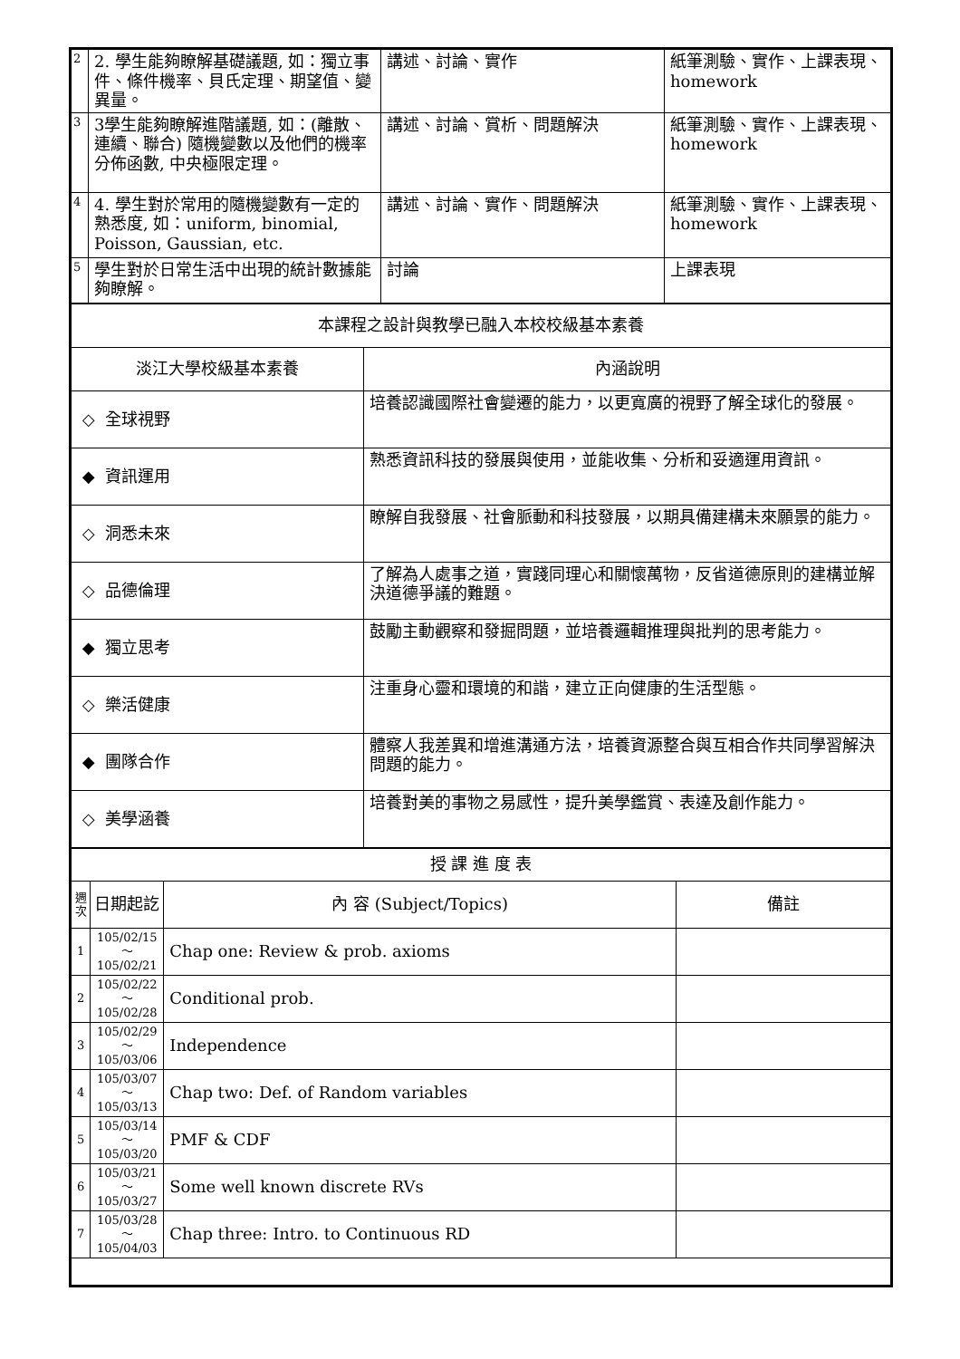| 2 | 2. 學生能夠瞭解基礎議題, 如：獨立事件、條件機率、貝氏定理、期望值、變異量。 | 講述、討論、實作 | 紙筆測驗、實作、上課表現、homework |
| 3 | 3學生能夠瞭解進階議題, 如：(離散、連續、聯合) 隨機變數以及他們的機率分佈函數, 中央極限定理。 | 講述、討論、賞析、問題解決 | 紙筆測驗、實作、上課表現、homework |
| 4 | 4. 學生對於常用的隨機變數有一定的熟悉度, 如：uniform, binomial, Poisson, Gaussian, etc. | 講述、討論、實作、問題解決 | 紙筆測驗、實作、上課表現、homework |
| 5 | 學生對於日常生活中出現的統計數據能夠瞭解。 | 討論 | 上課表現 |
| 本課程之設計與教學已融入本校校級基本素養 | |
| 淡江大學校級基本素養 | 內涵說明 |
| ◇ 全球視野 | 培養認識國際社會變遷的能力，以更寬廣的視野了解全球化的發展。 |
| ◆ 資訊運用 | 熟悉資訊科技的發展與使用，並能收集、分析和妥適運用資訊。 |
| ◇ 洞悉未來 | 瞭解自我發展、社會脈動和科技發展，以期具備建構未來願景的能力。 |
| ◇ 品德倫理 | 了解為人處事之道，實踐同理心和關懷萬物，反省道德原則的建構並解決道德爭議的難題。 |
| ◆ 獨立思考 | 鼓勵主動觀察和發掘問題，並培養邏輯推理與批判的思考能力。 |
| ◇ 樂活健康 | 注重身心靈和環境的和諧，建立正向健康的生活型態。 |
| ◆ 團隊合作 | 體察人我差異和增進溝通方法，培養資源整合與互相合作共同學習解決問題的能力。 |
| ◇ 美學涵養 | 培養對美的事物之易感性，提升美學鑑賞、表達及創作能力。 |
| 授 課 進 度 表 | | | |
| 週次 | 日期起訖 | 內 容 (Subject/Topics) | 備註 |
| 1 | 105/02/15～ 105/02/21 | Chap one: Review & prob. axioms | |
| 2 | 105/02/22～ 105/02/28 | Conditional prob. | |
| 3 | 105/02/29～ 105/03/06 | Independence | |
| 4 | 105/03/07～ 105/03/13 | Chap two: Def. of Random variables | |
| 5 | 105/03/14～ 105/03/20 | PMF & CDF | |
| 6 | 105/03/21～ 105/03/27 | Some well known discrete RVs | |
| 7 | 105/03/28～ 105/04/03 | Chap three: Intro. to Continuous RD | |